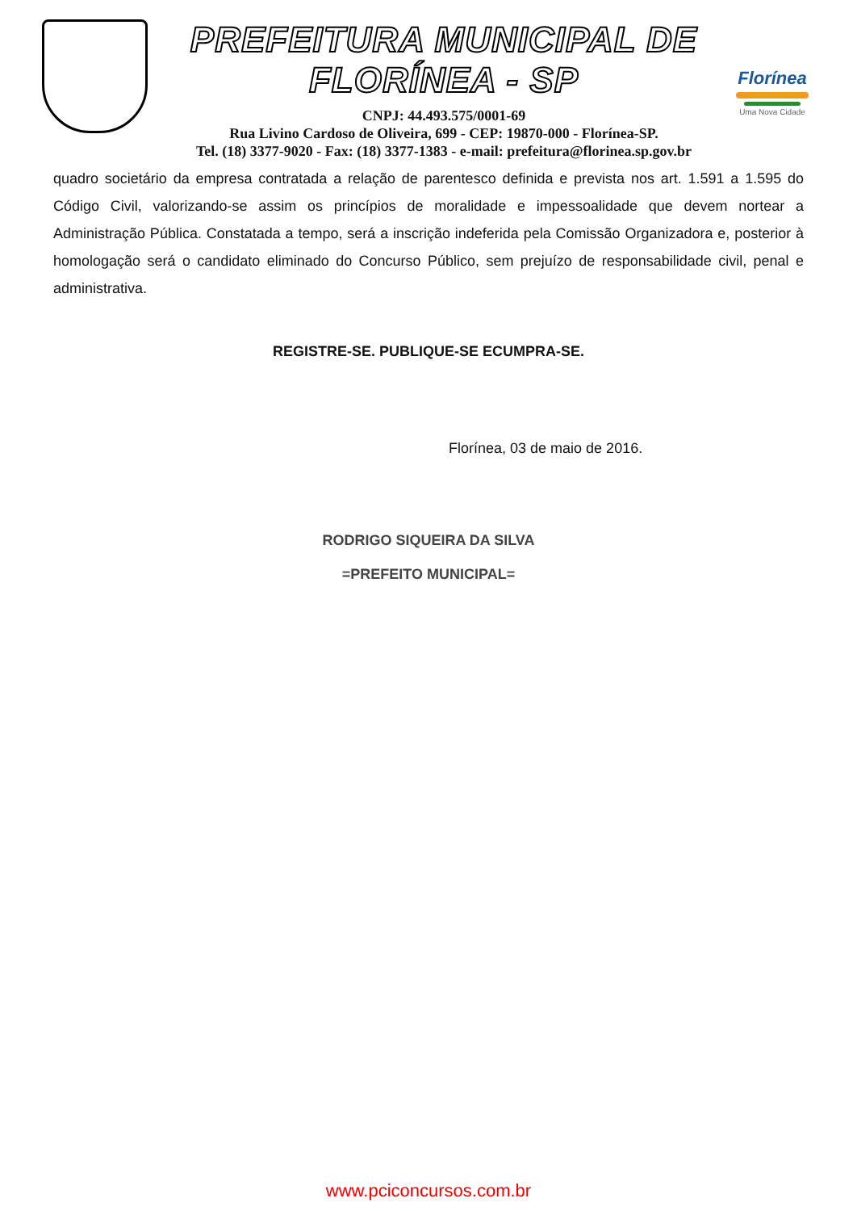PREFEITURA MUNICIPAL DE FLORÍNEA - SP
CNPJ: 44.493.575/0001-69
Rua Livino Cardoso de Oliveira, 699 - CEP: 19870-000 - Florínea-SP.
Tel. (18) 3377-9020 - Fax: (18) 3377-1383 - e-mail: prefeitura@florinea.sp.gov.br
Florínea
Uma Nova Cidade
quadro societário da empresa contratada a relação de parentesco definida e prevista nos art. 1.591 a 1.595 do Código Civil, valorizando-se assim os princípios de moralidade e impessoalidade que devem nortear a Administração Pública. Constatada a tempo, será a inscrição indeferida pela Comissão Organizadora e, posterior à homologação será o candidato eliminado do Concurso Público, sem prejuízo de responsabilidade civil, penal e administrativa.
REGISTRE-SE. PUBLIQUE-SE ECUMPRA-SE.
Florínea, 03 de maio de 2016.
RODRIGO SIQUEIRA DA SILVA
=PREFEITO MUNICIPAL=
www.pciconcursos.com.br